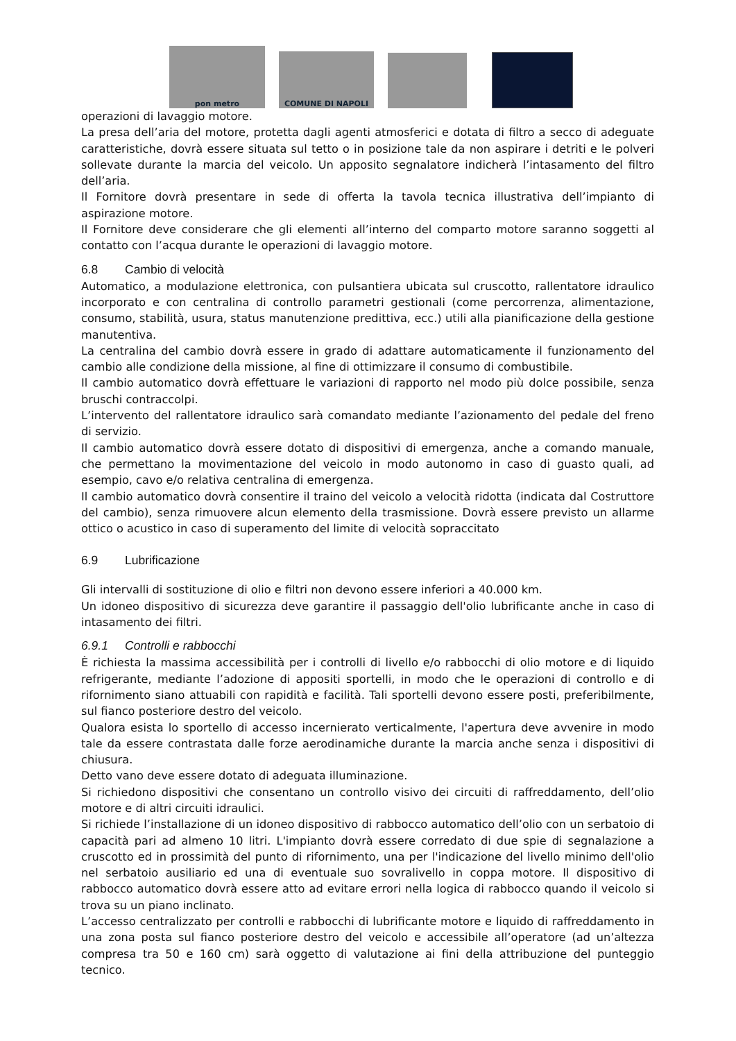pon metro
COMUNE DI NAPOLI
operazioni di lavaggio motore.
La presa dell’aria del motore, protetta dagli agenti atmosferici e dotata di filtro a secco di adeguate caratteristiche, dovrà essere situata sul tetto o in posizione tale da non aspirare i detriti e le polveri sollevate durante la marcia del veicolo. Un apposito segnalatore indicherà l’intasamento del filtro dell’aria.
Il Fornitore dovrà presentare in sede di offerta la tavola tecnica illustrativa dell’impianto di aspirazione motore.
Il Fornitore deve considerare che gli elementi all’interno del comparto motore saranno soggetti al contatto con l’acqua durante le operazioni di lavaggio motore.
6.8 Cambio di velocità
Automatico, a modulazione elettronica, con pulsantiera ubicata sul cruscotto, rallentatore idraulico incorporato e con centralina di controllo parametri gestionali (come percorrenza, alimentazione, consumo, stabilità, usura, status manutenzione predittiva, ecc.) utili alla pianificazione della gestione manutentiva.
La centralina del cambio dovrà essere in grado di adattare automaticamente il funzionamento del cambio alle condizione della missione, al fine di ottimizzare il consumo di combustibile.
Il cambio automatico dovrà effettuare le variazioni di rapporto nel modo più dolce possibile, senza bruschi contraccolpi.
L’intervento del rallentatore idraulico sarà comandato mediante l’azionamento del pedale del freno di servizio.
Il cambio automatico dovrà essere dotato di dispositivi di emergenza, anche a comando manuale, che permettano la movimentazione del veicolo in modo autonomo in caso di guasto quali, ad esempio, cavo e/o relativa centralina di emergenza.
Il cambio automatico dovrà consentire il traino del veicolo a velocità ridotta (indicata dal Costruttore del cambio), senza rimuovere alcun elemento della trasmissione. Dovrà essere previsto un allarme ottico o acustico in caso di superamento del limite di velocità sopraccitato
6.9 Lubrificazione
Gli intervalli di sostituzione di olio e filtri non devono essere inferiori a 40.000 km.
Un idoneo dispositivo di sicurezza deve garantire il passaggio dell'olio lubrificante anche in caso di intasamento dei filtri.
6.9.1 Controlli e rabbocchi
È richiesta la massima accessibilità per i controlli di livello e/o rabbocchi di olio motore e di liquido refrigerante, mediante l’adozione di appositi sportelli, in modo che le operazioni di controllo e di rifornimento siano attuabili con rapidità e facilità. Tali sportelli devono essere posti, preferibilmente, sul fianco posteriore destro del veicolo.
Qualora esista lo sportello di accesso incernierato verticalmente, l'apertura deve avvenire in modo tale da essere contrastata dalle forze aerodinamiche durante la marcia anche senza i dispositivi di chiusura.
Detto vano deve essere dotato di adeguata illuminazione.
Si richiedono dispositivi che consentano un controllo visivo dei circuiti di raffreddamento, dell’olio motore e di altri circuiti idraulici.
Si richiede l’installazione di un idoneo dispositivo di rabbocco automatico dell’olio con un serbatoio di capacità pari ad almeno 10 litri. L'impianto dovrà essere corredato di due spie di segnalazione a cruscotto ed in prossimità del punto di rifornimento, una per l'indicazione del livello minimo dell'olio nel serbatoio ausiliario ed una di eventuale suo sovralivello in coppa motore. Il dispositivo di rabbocco automatico dovrà essere atto ad evitare errori nella logica di rabbocco quando il veicolo si trova su un piano inclinato.
L’accesso centralizzato per controlli e rabbocchi di lubrificante motore e liquido di raffreddamento in una zona posta sul fianco posteriore destro del veicolo e accessibile all’operatore (ad un’altezza compresa tra 50 e 160 cm) sarà oggetto di valutazione ai fini della attribuzione del punteggio tecnico.